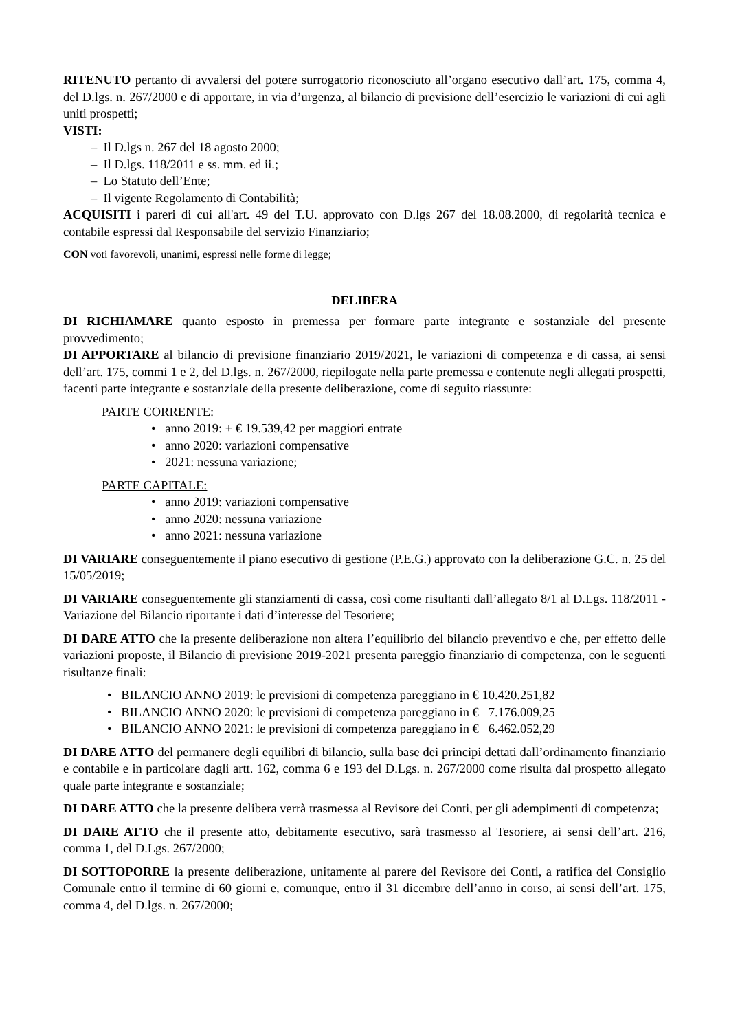RITENUTO pertanto di avvalersi del potere surrogatorio riconosciuto all’organo esecutivo dall’art. 175, comma 4, del D.lgs. n. 267/2000 e di apportare, in via d’urgenza, al bilancio di previsione dell’esercizio le variazioni di cui agli uniti prospetti;
VISTI:
– Il D.lgs n. 267 del 18 agosto 2000;
– Il D.lgs. 118/2011 e ss. mm. ed ii.;
– Lo Statuto dell’Ente;
– Il vigente Regolamento di Contabilità;
ACQUISITI i pareri di cui all'art. 49 del T.U. approvato con D.lgs 267 del 18.08.2000, di regolarità tecnica e contabile espressi dal Responsabile del servizio Finanziario;
CON voti favorevoli, unanimi, espressi nelle forme di legge;
DELIBERA
DI RICHIAMARE quanto esposto in premessa per formare parte integrante e sostanziale del presente provvedimento;
DI APPORTARE al bilancio di previsione finanziario 2019/2021, le variazioni di competenza e di cassa, ai sensi dell’art. 175, commi 1 e 2, del D.lgs. n. 267/2000, riepilogate nella parte premessa e contenute negli allegati prospetti, facenti parte integrante e sostanziale della presente deliberazione, come di seguito riassunte:
PARTE CORRENTE:
• anno 2019: + € 19.539,42 per maggiori entrate
• anno 2020: variazioni compensative
• 2021: nessuna variazione;
PARTE CAPITALE:
• anno 2019: variazioni compensative
• anno 2020: nessuna variazione
• anno 2021: nessuna variazione
DI VARIARE conseguentemente il piano esecutivo di gestione (P.E.G.) approvato con la deliberazione G.C. n. 25 del 15/05/2019;
DI VARIARE conseguentemente gli stanziamenti di cassa, così come risultanti dall’allegato 8/1 al D.Lgs. 118/2011 - Variazione del Bilancio riportante i dati d’interesse del Tesoriere;
DI DARE ATTO che la presente deliberazione non altera l’equilibrio del bilancio preventivo e che, per effetto delle variazioni proposte, il Bilancio di previsione 2019-2021 presenta pareggio finanziario di competenza, con le seguenti risultanze finali:
• BILANCIO ANNO 2019: le previsioni di competenza pareggiano in € 10.420.251,82
• BILANCIO ANNO 2020: le previsioni di competenza pareggiano in € 7.176.009,25
• BILANCIO ANNO 2021: le previsioni di competenza pareggiano in € 6.462.052,29
DI DARE ATTO del permanere degli equilibri di bilancio, sulla base dei principi dettati dall’ordinamento finanziario e contabile e in particolare dagli artt. 162, comma 6 e 193 del D.Lgs. n. 267/2000 come risulta dal prospetto allegato quale parte integrante e sostanziale;
DI DARE ATTO che la presente delibera verrà trasmessa al Revisore dei Conti, per gli adempimenti di competenza;
DI DARE ATTO che il presente atto, debitamente esecutivo, sarà trasmesso al Tesoriere, ai sensi dell’art. 216, comma 1, del D.Lgs. 267/2000;
DI SOTTOPORRE la presente deliberazione, unitamente al parere del Revisore dei Conti, a ratifica del Consiglio Comunale entro il termine di 60 giorni e, comunque, entro il 31 dicembre dell’anno in corso, ai sensi dell’art. 175, comma 4, del D.lgs. n. 267/2000;